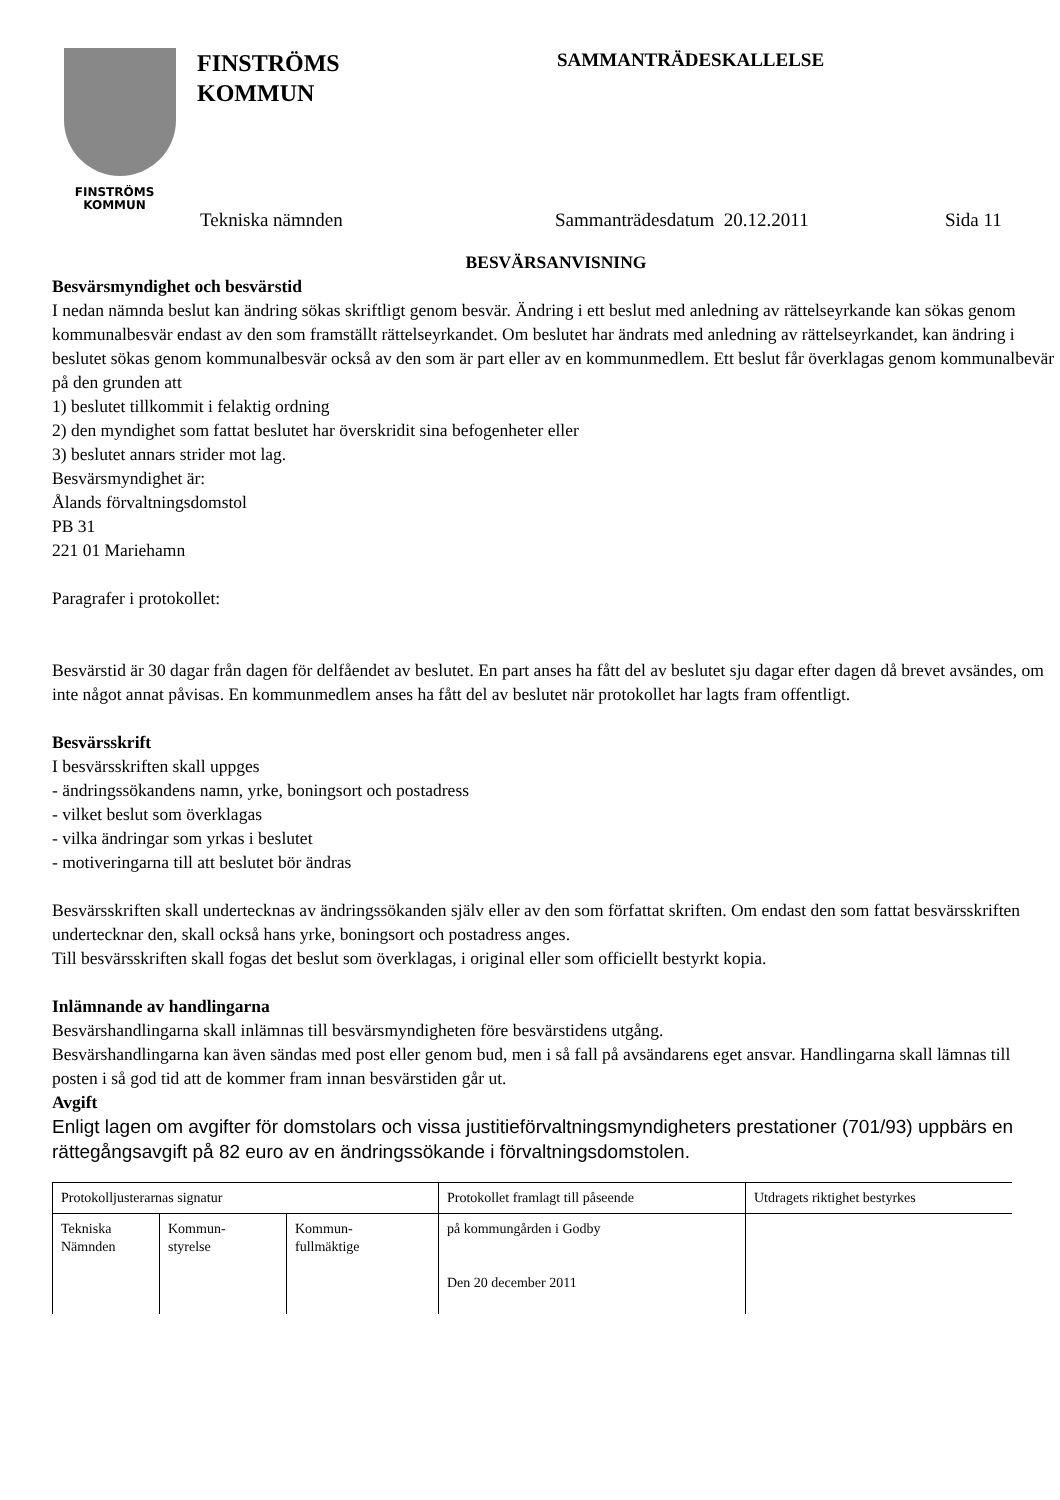FINSTRÖMS
KOMMUN
FINSTRÖMS
KOMMUN
SAMMANTRÄDESKALLELSE
Tekniska nämnden Sammanträdesdatum 20.12.2011 Sida 11
BESVÄRSANVISNING
Besvärsmyndighet och besvärstid
I nedan nämnda beslut kan ändring sökas skriftligt genom besvär. Ändring i ett beslut med anledning av rättelseyrkande kan sökas genom kommunalbesvär endast av den som framställt rättelseyrkandet. Om beslutet har ändrats med anledning av rättelseyrkandet, kan ändring i beslutet sökas genom kommunalbesvär också av den som är part eller av en kommunmedlem. Ett beslut får överklagas genom kommunalbevär på den grunden att
1) beslutet tillkommit i felaktig ordning
2) den myndighet som fattat beslutet har överskridit sina befogenheter eller
3) beslutet annars strider mot lag.
Besvärsmyndighet är:
Ålands förvaltningsdomstol
PB 31
221 01 Mariehamn
Paragrafer i protokollet:
Besvärstid är 30 dagar från dagen för delfåendet av beslutet. En part anses ha fått del av beslutet sju dagar efter dagen då brevet avsändes, om inte något annat påvisas. En kommunmedlem anses ha fått del av beslutet när protokollet har lagts fram offentligt.
Besvärsskrift
I besvärsskriften skall uppges
- ändringssökandens namn, yrke, boningsort och postadress
- vilket beslut som överklagas
- vilka ändringar som yrkas i beslutet
- motiveringarna till att beslutet bör ändras
Besvärsskriften skall undertecknas av ändringssökanden själv eller av den som författat skriften. Om endast den som fattat besvärsskriften undertecknar den, skall också hans yrke, boningsort och postadress anges.
Till besvärsskriften skall fogas det beslut som överklagas, i original eller som officiellt bestyrkt kopia.
Inlämnande av handlingarna
Besvärshandlingarna skall inlämnas till besvärsmyndigheten före besvärstidens utgång.
Besvärshandlingarna kan även sändas med post eller genom bud, men i så fall på avsändarens eget ansvar. Handlingarna skall lämnas till posten i så god tid att de kommer fram innan besvärstiden går ut.
Avgift
Enligt lagen om avgifter för domstolars och vissa justitieförvaltningsmyndigheters prestationer (701/93) uppbärs en rättegångsavgift på 82 euro av en ändringssökande i förvaltningsdomstolen.
| Protokolljusterarnas signatur | | | Protokollet framlagt till påseende | Utdragets riktighet bestyrkes |
| Tekniska Nämnden | Kommun- styrelse | Kommun- fullmäktige | på kommungården i Godby Den 20 december 2011 | |